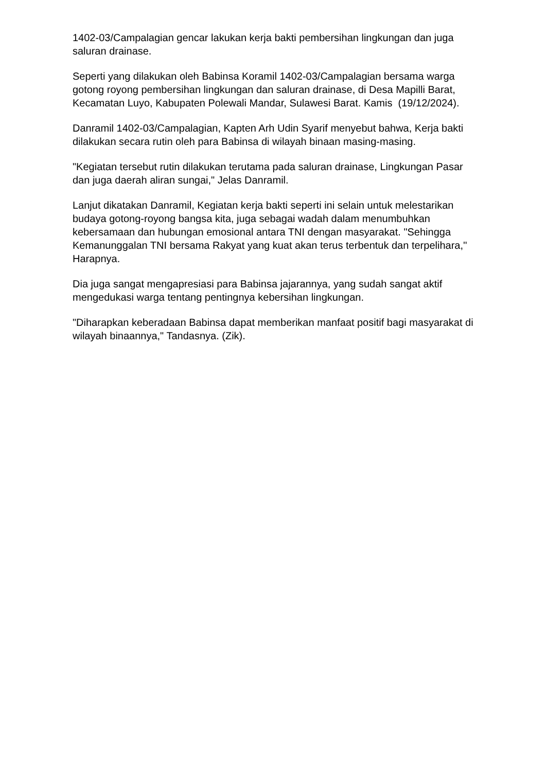1402-03/Campalagian gencar lakukan kerja bakti pembersihan lingkungan dan juga saluran drainase.
Seperti yang dilakukan oleh Babinsa Koramil 1402-03/Campalagian bersama warga gotong royong pembersihan lingkungan dan saluran drainase, di Desa Mapilli Barat, Kecamatan Luyo, Kabupaten Polewali Mandar, Sulawesi Barat. Kamis (19/12/2024).
Danramil 1402-03/Campalagian, Kapten Arh Udin Syarif menyebut bahwa, Kerja bakti dilakukan secara rutin oleh para Babinsa di wilayah binaan masing-masing.
"Kegiatan tersebut rutin dilakukan terutama pada saluran drainase, Lingkungan Pasar dan juga daerah aliran sungai," Jelas Danramil.
Lanjut dikatakan Danramil, Kegiatan kerja bakti seperti ini selain untuk melestarikan budaya gotong-royong bangsa kita, juga sebagai wadah dalam menumbuhkan kebersamaan dan hubungan emosional antara TNI dengan masyarakat. "Sehingga Kemanunggalan TNI bersama Rakyat yang kuat akan terus terbentuk dan terpelihara,'' Harapnya.
Dia juga sangat mengapresiasi para Babinsa jajarannya, yang sudah sangat aktif mengedukasi warga tentang pentingnya kebersihan lingkungan.
"Diharapkan keberadaan Babinsa dapat memberikan manfaat positif bagi masyarakat di wilayah binaannya," Tandasnya. (Zik).